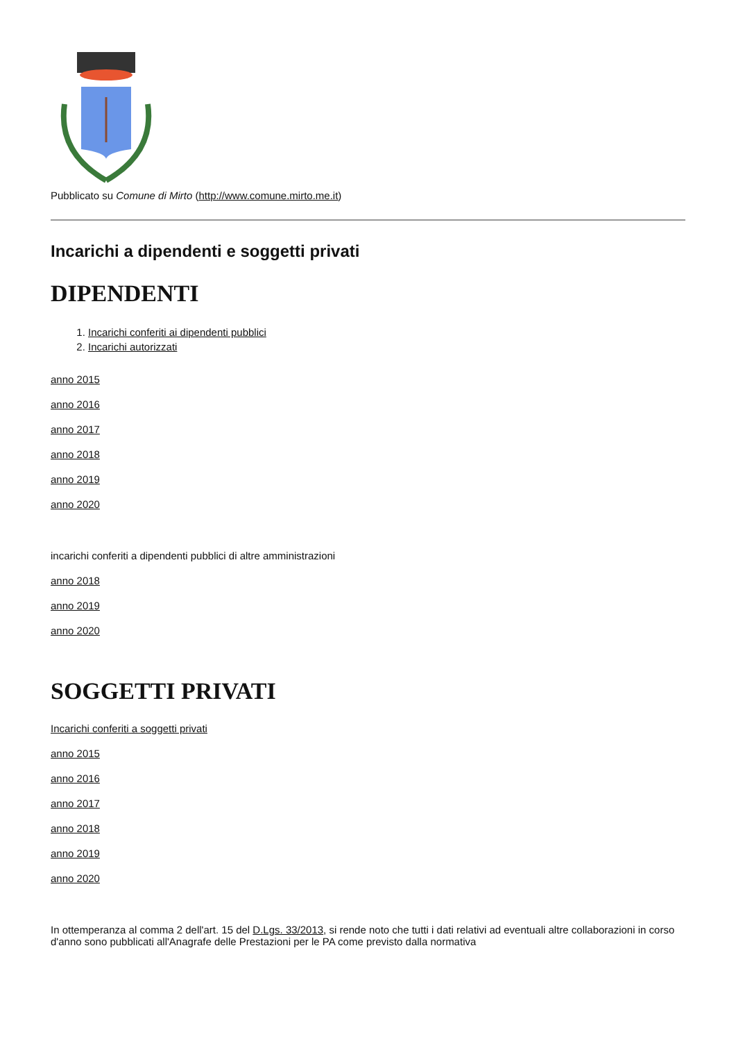Pubblicato su Comune di Mirto (http://www.comune.mirto.me.it)
Incarichi a dipendenti e soggetti privati
DIPENDENTI
1. Incarichi conferiti ai dipendenti pubblici
2. Incarichi autorizzati
anno 2015
anno 2016
anno 2017
anno 2018
anno 2019
anno 2020
incarichi conferiti a dipendenti pubblici di altre amministrazioni
anno 2018
anno 2019
anno 2020
SOGGETTI PRIVATI
Incarichi conferiti a soggetti privati
anno 2015
anno 2016
anno 2017
anno 2018
anno 2019
anno 2020
In ottemperanza al comma 2 dell'art. 15 del D.Lgs. 33/2013, si rende noto che tutti i dati relativi ad eventuali altre collaborazioni in corso d'anno sono pubblicati all'Anagrafe delle Prestazioni per le PA come previsto dalla normativa